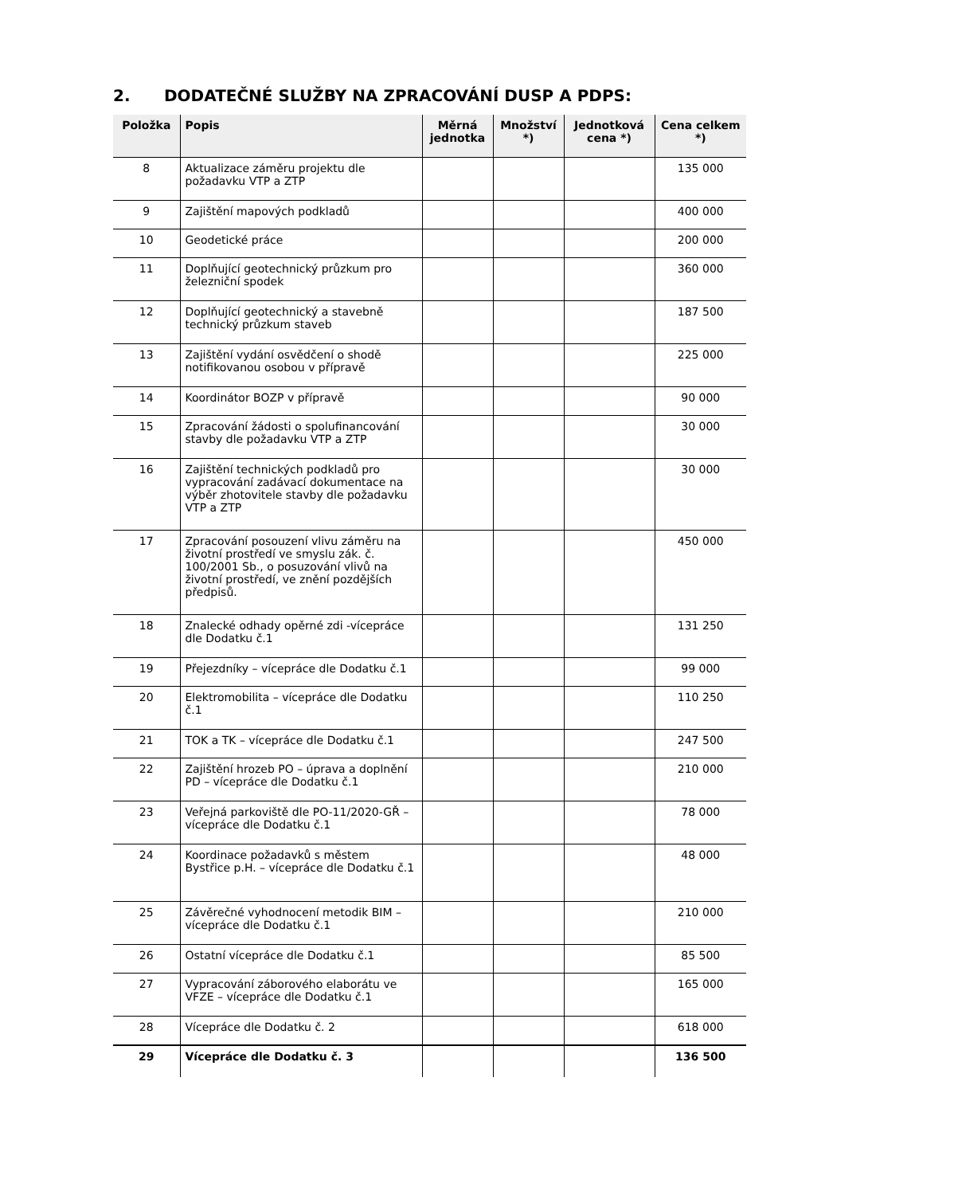2. DODATEČNÉ SLUŽBY NA ZPRACOVÁNÍ DUSP A PDPS:
| Položka | Popis | Měrná jednotka | Množství *) | Jednotková cena *) | Cena celkem *) |
| --- | --- | --- | --- | --- | --- |
| 8 | Aktualizace záměru projektu dle požadavku VTP a ZTP | | | | 135 000 |
| 9 | Zajištění mapových podkladů | | | | 400 000 |
| 10 | Geodetické práce | | | | 200 000 |
| 11 | Doplňující geotechnický průzkum pro železniční spodek | | | | 360 000 |
| 12 | Doplňující geotechnický a stavebně technický průzkum staveb | | | | 187 500 |
| 13 | Zajištění vydání osvědčení o shodě notifikovanou osobou v přípravě | | | | 225 000 |
| 14 | Koordinátor BOZP v přípravě | | | | 90 000 |
| 15 | Zpracování žádosti o spolufinancování stavby dle požadavku VTP a ZTP | | | | 30 000 |
| 16 | Zajištění technických podkladů pro vypracování zadávací dokumentace na výběr zhotovitele stavby dle požadavku VTP a ZTP | | | | 30 000 |
| 17 | Zpracování posouzení vlivu záměru na životní prostředí ve smyslu zák. č. 100/2001 Sb., o posuzování vlivů na životní prostředí, ve znění pozdějších předpisů. | | | | 450 000 |
| 18 | Znalecké odhady opěrné zdi -vícepráce dle Dodatku č.1 | | | | 131 250 |
| 19 | Přejezdníky – vícepráce dle Dodatku č.1 | | | | 99 000 |
| 20 | Elektromobilita – vícepráce dle Dodatku č.1 | | | | 110 250 |
| 21 | TOK a TK – vícepráce dle Dodatku č.1 | | | | 247 500 |
| 22 | Zajištění hrozeb PO – úprava a doplnění PD – vícepráce dle Dodatku č.1 | | | | 210 000 |
| 23 | Veřejná parkoviště dle PO-11/2020-GŘ – vícepráce dle Dodatku č.1 | | | | 78 000 |
| 24 | Koordinace požadavků s městem Bystřice p.H. – vícepráce dle Dodatku č.1 | | | | 48 000 |
| 25 | Závěrečné vyhodnocení metodik BIM – vícepráce dle Dodatku č.1 | | | | 210 000 |
| 26 | Ostatní vícepráce dle Dodatku č.1 | | | | 85 500 |
| 27 | Vypracování záborového elaborátu ve VFZE – vícepráce dle Dodatku č.1 | | | | 165 000 |
| 28 | Vícepráce dle Dodatku č. 2 | | | | 618 000 |
| 29 | Vícepráce dle Dodatku č. 3 | | | | 136 500 |